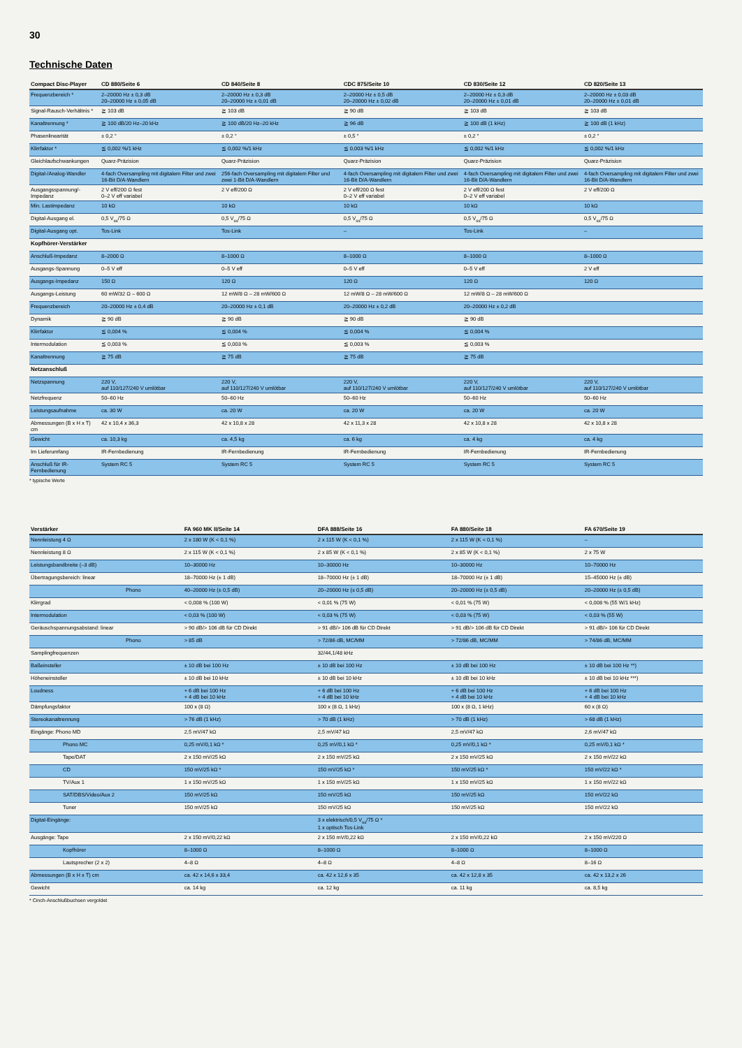30
Technische Daten
| Compact Disc-Player | CD 880/Seite 6 | CD 840/Seite 8 | CDC 875/Seite 10 | CD 830/Seite 12 | CD 820/Seite 13 |
| --- | --- | --- | --- | --- | --- |
| Frequenzbereich * | 2–20000 Hz ± 0,3 dB 20–20000 Hz ± 0,05 dB | 2–20000 Hz ± 0,3 dB 20–20000 Hz ± 0,01 dB | 2–20000 Hz ± 0,5 dB 20–20000 Hz ± 0,02 dB | 2–20000 Hz ± 0,3 dB 20–20000 Hz ± 0,01 dB | 2–20000 Hz ± 0,03 dB 20–20000 Hz ± 0,01 dB |
| Signal-Rausch-Verhältnis * | ≧ 103 dB | ≧ 103 dB | ≧ 90 dB | ≧ 103 dB | ≧ 103 dB |
| Kanaltrennung * | ≧ 100 dB/20 Hz–20 kHz | ≧ 100 dB/20 Hz–20 kHz | ≧ 96 dB | ≧ 100 dB (1 kHz) | ≧ 100 dB (1 kHz) |
| Phasenlinearität | ± 0,2 ° | ± 0,2 ° | ± 0,5 ° | ± 0,2 ° | ± 0,2 ° |
| Klirrfaktor * | ≦ 0,002 %/1 kHz | ≦ 0,002 %/1 kHz | ≦ 0,003 %/1 kHz | ≦ 0,002 %/1 kHz | ≦ 0,002 %/1 kHz |
| Gleichlaufschwankungen | Quarz-Präzision | Quarz-Präzision | Quarz-Präzision | Quarz-Präzision | Quarz-Präzision |
| Digital-/Analog-Wandler | 4-fach Oversampling mit digitalem Filter und zwei 16-Bit D/A-Wandlern | 256-fach Oversampling mit digitalem Filter und zwei 1-Bit D/A-Wandlern | 4-fach Oversampling mit digitalem Filter und zwei 16-Bit D/A-Wandlern | 4-fach Oversampling mit digitalem Filter und zwei 16-Bit D/A-Wandlern | 4-fach Oversampling mit digitalem Filter und zwei 16-Bit D/A-Wandlern |
| Ausgangsspannung/-Impedanz | 2 V eff/200 Ω fest 0–2 V eff variabel | 2 V eff/200 Ω | 2 V eff/200 Ω fest 0–2 V eff variabel | 2 V eff/200 Ω fest 0–2 V eff variabel | 2 V eff/200 Ω |
| Min. Lastimpedanz | 10 kΩ | 10 kΩ | 10 kΩ | 10 kΩ | 10 kΩ |
| Digital-Ausgang el. | 0,5 V<sub>ss</sub>/75 Ω | 0,5 V<sub>ss</sub>/75 Ω | 0,5 V<sub>ss</sub>/75 Ω | 0,5 V<sub>ss</sub>/75 Ω | 0,5 V<sub>ss</sub>/75 Ω |
| Digital-Ausgang opt. | Tos-Link | Tos-Link | – | Tos-Link | – |
| Kopfhörer-Verstärker | | | | | |
| Anschluß-Impedanz | 8–2000 Ω | 8–1000 Ω | 8–1000 Ω | 8–1000 Ω | 8–1000 Ω |
| Ausgangs-Spannung | 0–5 V eff | 0–5 V eff | 0–5 V eff | 0–5 V eff | 2 V eff |
| Ausgangs-Impedanz | 150 Ω | 120 Ω | 120 Ω | 120 Ω | 120 Ω |
| Ausgangs-Leistung | 60 mW/32 Ω – 600 Ω | 12 mW/8 Ω – 28 mW/600 Ω | 12 mW/8 Ω – 28 mW/600 Ω | 12 mW/8 Ω – 28 mW/600 Ω | |
| Frequenzbereich | 20–20000 Hz ± 0,4 dB | 20–20000 Hz ± 0,1 dB | 20–20000 Hz ± 0,2 dB | 20–20000 Hz ± 0,2 dB | |
| Dynamik | ≧ 90 dB | ≧ 90 dB | ≧ 90 dB | ≧ 90 dB | |
| Klirrfaktor | ≦ 0,004 % | ≦ 0,004 % | ≦ 0,004 % | ≦ 0,004 % | |
| Intermodulation | ≦ 0,003 % | ≦ 0,003 % | ≦ 0,003 % | ≦ 0,003 % | |
| Kanaltrennung | ≧ 75 dB | ≧ 75 dB | ≧ 75 dB | ≧ 75 dB | |
| Netzanschluß | | | | | |
| Netzspannung | 220 V, auf 110/127/240 V umlötbar | 220 V, auf 110/127/240 V umlötbar | 220 V, auf 110/127/240 V umlötbar | 220 V, auf 110/127/240 V umlötbar | 220 V, auf 110/127/240 V umlötbar |
| Netzfrequenz | 50–60 Hz | 50–60 Hz | 50–60 Hz | 50–60 Hz | 50–60 Hz |
| Leistungsaufnahme | ca. 30 W | ca. 20 W | ca. 20 W | ca. 20 W | ca. 20 W |
| Abmessungen (B x H x T) cm | 42 x 10,4 x 36,3 | 42 x 10,8 x 28 | 42 x 11,3 x 28 | 42 x 10,8 x 28 | 42 x 10,8 x 28 |
| Gewicht | ca. 10,3 kg | ca. 4,5 kg | ca. 6 kg | ca. 4 kg | ca. 4 kg |
| Im Lieferumfang | IR-Fernbedienung | IR-Fernbedienung | IR-Fernbedienung | IR-Fernbedienung | IR-Fernbedienung |
| Anschluß für IR-Fernbedienung | System RC 5 | System RC 5 | System RC 5 | System RC 5 | System RC 5 |
* typische Werte
| Verstärker | FA 960 MK II/Seite 14 | DFA 888/Seite 16 | FA 880/Seite 18 | FA 670/Seite 19 |
| --- | --- | --- | --- | --- |
| Nennleistung 4 Ω | 2 x 180 W (K < 0,1 %) | 2 x 115 W (K < 0,1 %) | 2 x 115 W (K < 0,1 %) | – |
| Nennleistung 8 Ω | 2 x 115 W (K < 0,1 %) | 2 x 85 W (K < 0,1 %) | 2 x 85 W (K < 0,1 %) | 2 x 75 W |
| Leistungsbandbreite (–3 dB) | 10–30000 Hz | 10–30000 Hz | 10–30000 Hz | 10–70000 Hz |
| Übertragungsbereich: linear | 18–70000 Hz (± 1 dB) | 18–70000 Hz (± 1 dB) | 18–70000 Hz (± 1 dB) | 15–45000 Hz (± dB) |
| Phono | 40–20000 Hz (± 0,5 dB) | 20–20000 Hz (± 0,5 dB) | 20–20000 Hz (± 0,5 dB) | 20–20000 Hz (± 0,5 dB) |
| Klirrgrad | < 0,008 % (100 W) | < 0,01 % (75 W) | < 0,01 % (75 W) | < 0,008 % (55 W/1 kHz) |
| Intermodulation | < 0,03 % (100 W) | < 0,03 % (75 W) | < 0,03 % (75 W) | < 0,03 % (55 W) |
| Geräuschspannungsabstand: linear | > 90 dB/> 106 dB für CD Direkt | > 91 dB/> 106 dB für CD Direkt | > 91 dB/> 106 dB für CD Direkt | > 91 dB/> 106 für CD Direkt |
| Phono | > 85 dB | > 72/86 dB, MC/MM | > 72/86 dB, MC/MM | > 74/86 dB, MC/MM |
| Samplingfrequenzen | | 32/44,1/48 kHz | | |
| Baßeinsteller | ± 10 dB bei 100 Hz | ± 10 dB bei 100 Hz | ± 10 dB bei 100 Hz | ± 10 dB bei 100 Hz **) |
| Höheneinsteller | ± 10 dB bei 10 kHz | ± 10 dB bei 10 kHz | ± 10 dB bei 10 kHz | ± 10 dB bei 10 kHz ***) |
| Loudness | + 6 dB bei 100 Hz + 4 dB bei 10 kHz | + 6 dB bei 100 Hz + 4 dB bei 10 kHz | + 6 dB bei 100 Hz + 4 dB bei 10 kHz | + 6 dB bei 100 Hz + 4 dB bei 10 kHz |
| Dämpfungsfaktor | 100 x (8 Ω) | 100 x (8 Ω, 1 kHz) | 100 x (8 Ω, 1 kHz) | 60 x (8 Ω) |
| Stereokanaltrennung | > 76 dB (1 kHz) | > 70 dB (1 kHz) | > 70 dB (1 kHz) | > 68 dB (1 kHz) |
| Eingänge: Phono MD | 2,5 mV/47 kΩ | 2,5 mV/47 kΩ | 2,5 mV/47 kΩ | 2,6 mV/47 kΩ |
| Phono MC | 0,25 mV/0,1 kΩ * | 0,25 mV/0,1 kΩ * | 0,25 mV/0,1 kΩ * | 0,25 mV/0,1 kΩ * |
| Tape/DAT | 2 x 150 mV/25 kΩ | 2 x 150 mV/25 kΩ | 2 x 150 mV/25 kΩ | 2 x 150 mV/22 kΩ |
| CD | 150 mV/25 kΩ * | 150 mV/25 kΩ * | 150 mV/25 kΩ * | 150 mV/22 kΩ * |
| TV/Aux 1 | 1 x 150 mV/25 kΩ | 1 x 150 mV/25 kΩ | 1 x 150 mV/25 kΩ | 1 x 150 mV/22 kΩ |
| SAT/DBS/Video/Aux 2 | 150 mV/25 kΩ | 150 mV/25 kΩ | 150 mV/25 kΩ | 150 mV/22 kΩ |
| Tuner | 150 mV/25 kΩ | 150 mV/25 kΩ | 150 mV/25 kΩ | 150 mV/22 kΩ |
| Digital-Eingänge: | | 3 x elektrisch/0,5 V<sub>ss</sub>/75 Ω * 1 x optisch Tos-Link | | |
| Ausgänge: Tape | 2 x 150 mV/0,22 kΩ | 2 x 150 mV/0,22 kΩ | 2 x 150 mV/0,22 kΩ | 2 x 150 mV/220 Ω |
| Kopfhörer | 8–1000 Ω | 8–1000 Ω | 8–1000 Ω | 8–1000 Ω |
| Lautsprecher (2 x 2) | 4–8 Ω | 4–8 Ω | 4–8 Ω | 8–16 Ω |
| Abmessungen (B x H x T) cm | ca. 42 x 14,6 x 33,4 | ca. 42 x 12,6 x 35 | ca. 42 x 12,8 x 35 | ca. 42 x 13,2 x 26 |
| Gewicht | ca. 14 kg | ca. 12 kg | ca. 11 kg | ca. 8,5 kg |
* Cinch-Anschlußbuchsen vergoldet